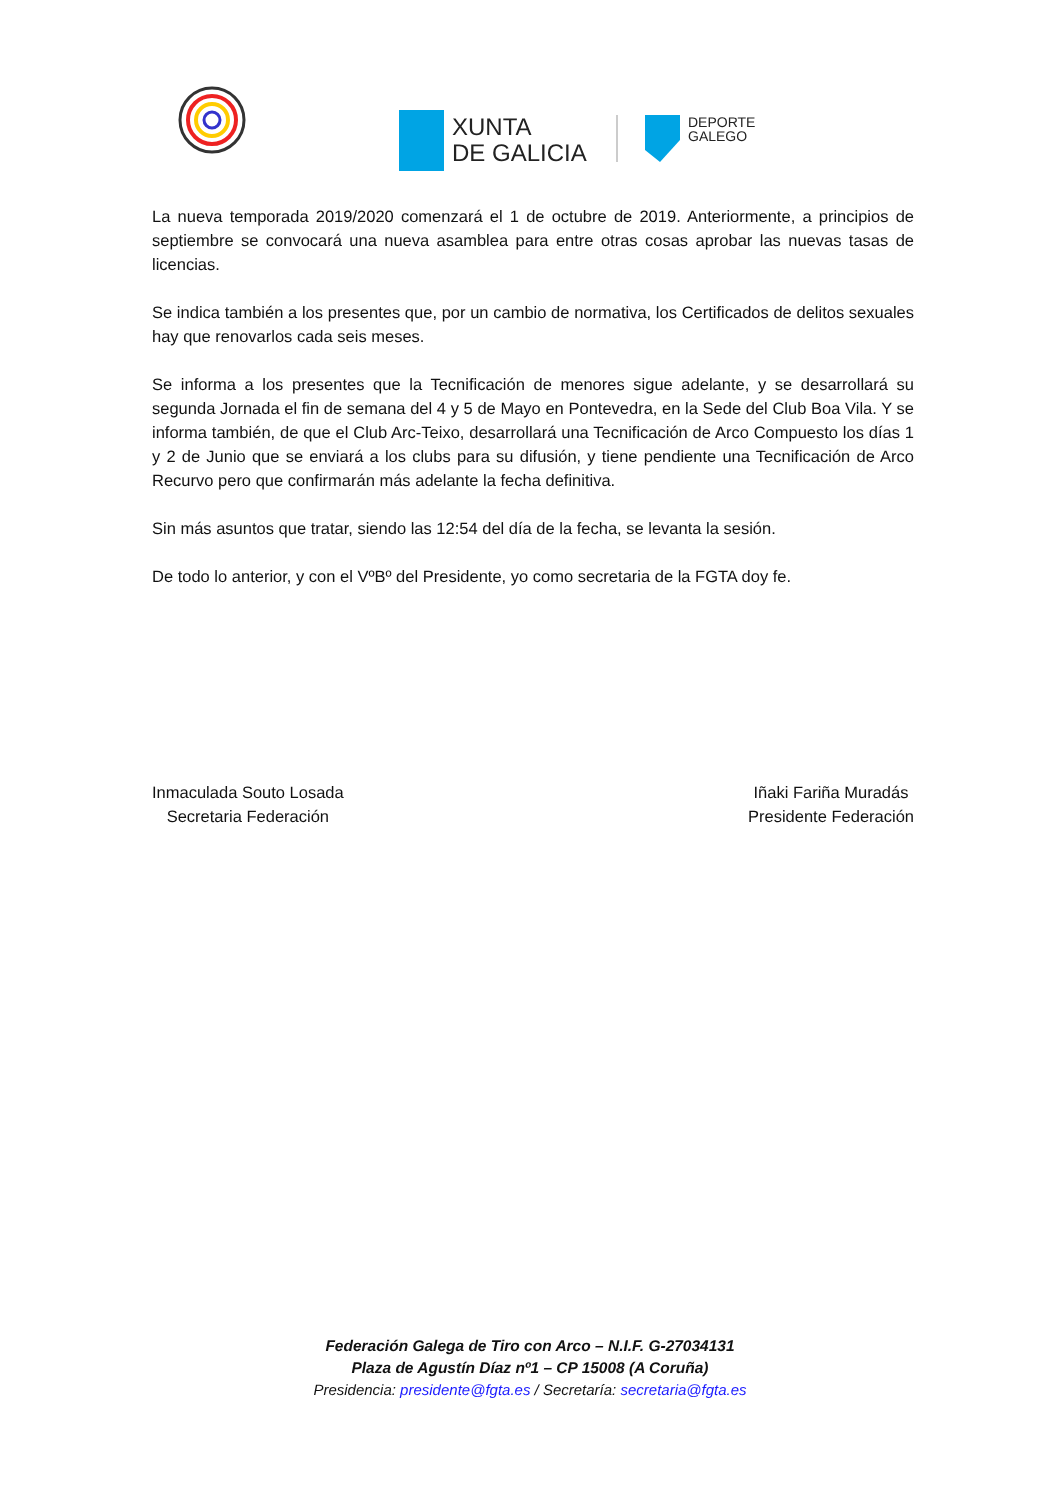XUNTA
DE GALICIA
DEPORTE
GALEGO
La nueva temporada 2019/2020 comenzará el 1 de octubre de 2019. Anteriormente, a principios de septiembre se convocará una nueva asamblea para entre otras cosas aprobar las nuevas tasas de licencias.
Se indica también a los presentes que, por un cambio de normativa, los Certificados de delitos sexuales hay que renovarlos cada seis meses.
Se informa a los presentes que la Tecnificación de menores sigue adelante, y se desarrollará su segunda Jornada el fin de semana del 4 y 5 de Mayo en Pontevedra, en la Sede del Club Boa Vila. Y se informa también, de que el Club Arc-Teixo, desarrollará una Tecnificación de Arco Compuesto los días 1 y 2 de Junio que se enviará a los clubs para su difusión, y tiene pendiente una Tecnificación de Arco Recurvo pero que confirmarán más adelante la fecha definitiva.
Sin más asuntos que tratar, siendo las 12:54 del día de la fecha, se levanta la sesión.
De todo lo anterior, y con el VºBº del Presidente, yo como secretaria de la FGTA doy fe.
Inmaculada Souto Losada
Secretaria Federación
Iñaki Fariña Muradás
Presidente Federación
Federación Galega de Tiro con Arco – N.I.F. G-27034131
Plaza de Agustín Díaz nº1 – CP 15008 (A Coruña)
Presidencia: presidente@fgta.es / Secretaría: secretaria@fgta.es